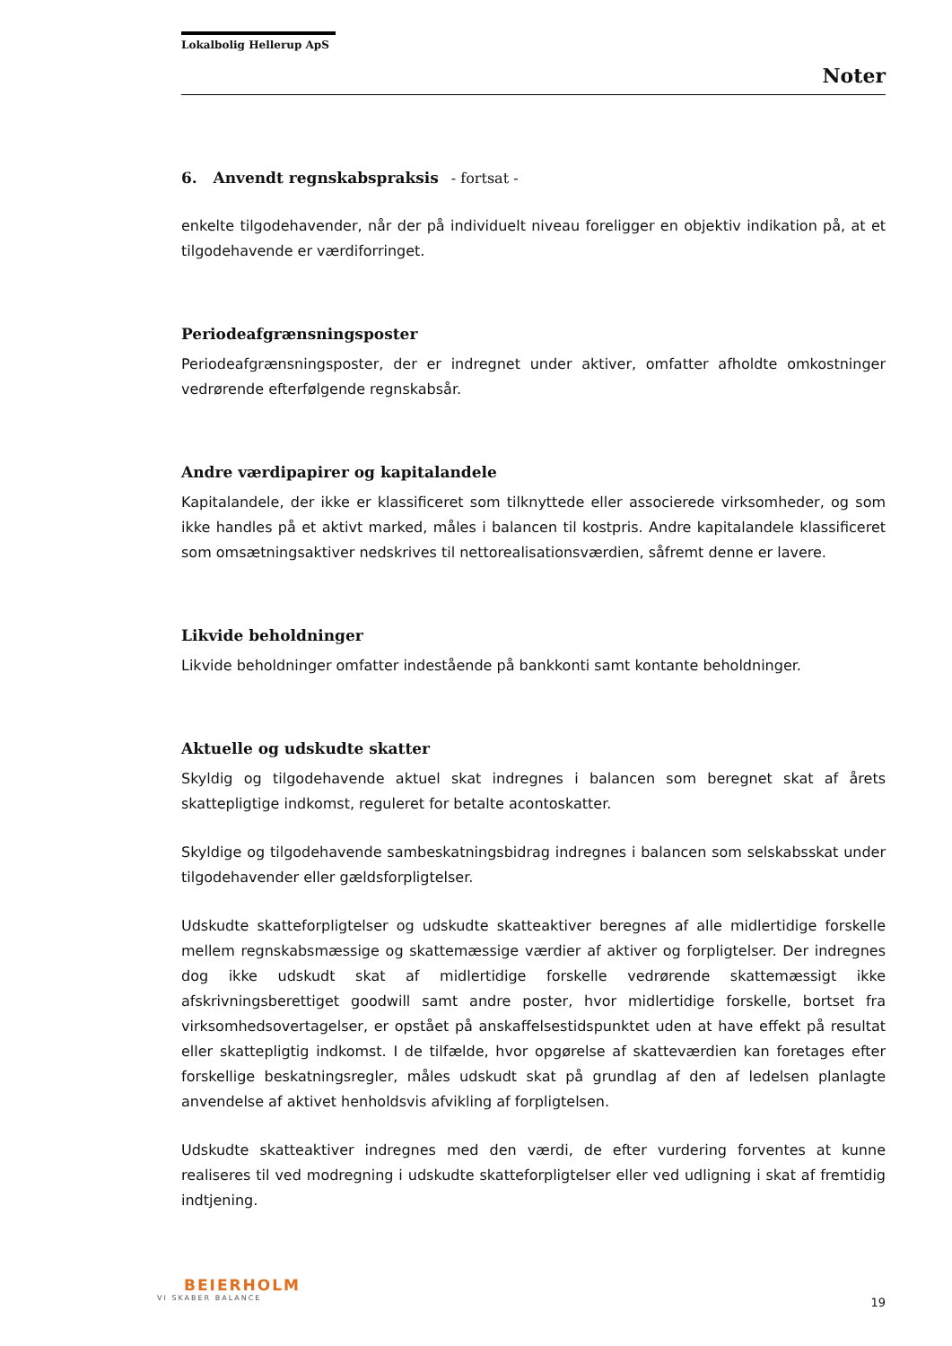Lokalbolig Hellerup ApS
Noter
6. Anvendt regnskabspraksis - fortsat -
enkelte tilgodehavender, når der på individuelt niveau foreligger en objektiv indikation på, at et tilgodehavende er værdiforringet.
Periodeafgrænsningsposter
Periodeafgrænsningsposter, der er indregnet under aktiver, omfatter afholdte omkostninger vedrørende efterfølgende regnskabsår.
Andre værdipapirer og kapitalandele
Kapitalandele, der ikke er klassificeret som tilknyttede eller associerede virksomheder, og som ikke handles på et aktivt marked, måles i balancen til kostpris. Andre kapitalandele klassificeret som omsætningsaktiver nedskrives til nettorealisationsværdien, såfremt denne er lavere.
Likvide beholdninger
Likvide beholdninger omfatter indestående på bankkonti samt kontante beholdninger.
Aktuelle og udskudte skatter
Skyldig og tilgodehavende aktuel skat indregnes i balancen som beregnet skat af årets skattepligtige indkomst, reguleret for betalte acontoskatter.
Skyldige og tilgodehavende sambeskatningsbidrag indregnes i balancen som selskabsskat under tilgodehavender eller gældsforpligtelser.
Udskudte skatteforpligtelser og udskudte skatteaktiver beregnes af alle midlertidige forskelle mellem regnskabsmæssige og skattemæssige værdier af aktiver og forpligtelser. Der indregnes dog ikke udskudt skat af midlertidige forskelle vedrørende skattemæssigt ikke afskrivningsberettiget goodwill samt andre poster, hvor midlertidige forskelle, bortset fra virksomhedsovertagelser, er opstået på anskaffelsestidspunktet uden at have effekt på resultat eller skattepligtig indkomst. I de tilfælde, hvor opgørelse af skatteværdien kan foretages efter forskellige beskatningsregler, måles udskudt skat på grundlag af den af ledelsen planlagte anvendelse af aktivet henholdsvis afvikling af forpligtelsen.
Udskudte skatteaktiver indregnes med den værdi, de efter vurdering forventes at kunne realiseres til ved modregning i udskudte skatteforpligtelser eller ved udligning i skat af fremtidig indtjening.
BEIERHOLM
VI SKABER BALANCE
19